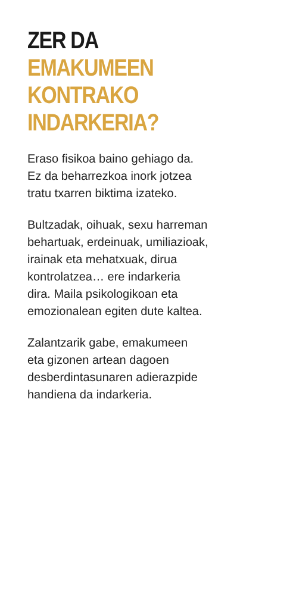ZER DA
EMAKUMEEN KONTRAKO
INDARKERIA?
Eraso fisikoa baino gehiago da.
Ez da beharrezkoa inork jotzea
tratu txarren biktima izateko.
Bultzadak, oihuak, sexu harreman
behartuak, erdeinuak, umiliazioak,
irainak eta mehatxuak, dirua
kontrolatzea… ere indarkeria
dira. Maila psikologikoan eta
emozionalean egiten dute kaltea.
Zalantzarik gabe, emakumeen
eta gizonen artean dagoen
desberdintasunaren adierazpide
handiena da indarkeria.